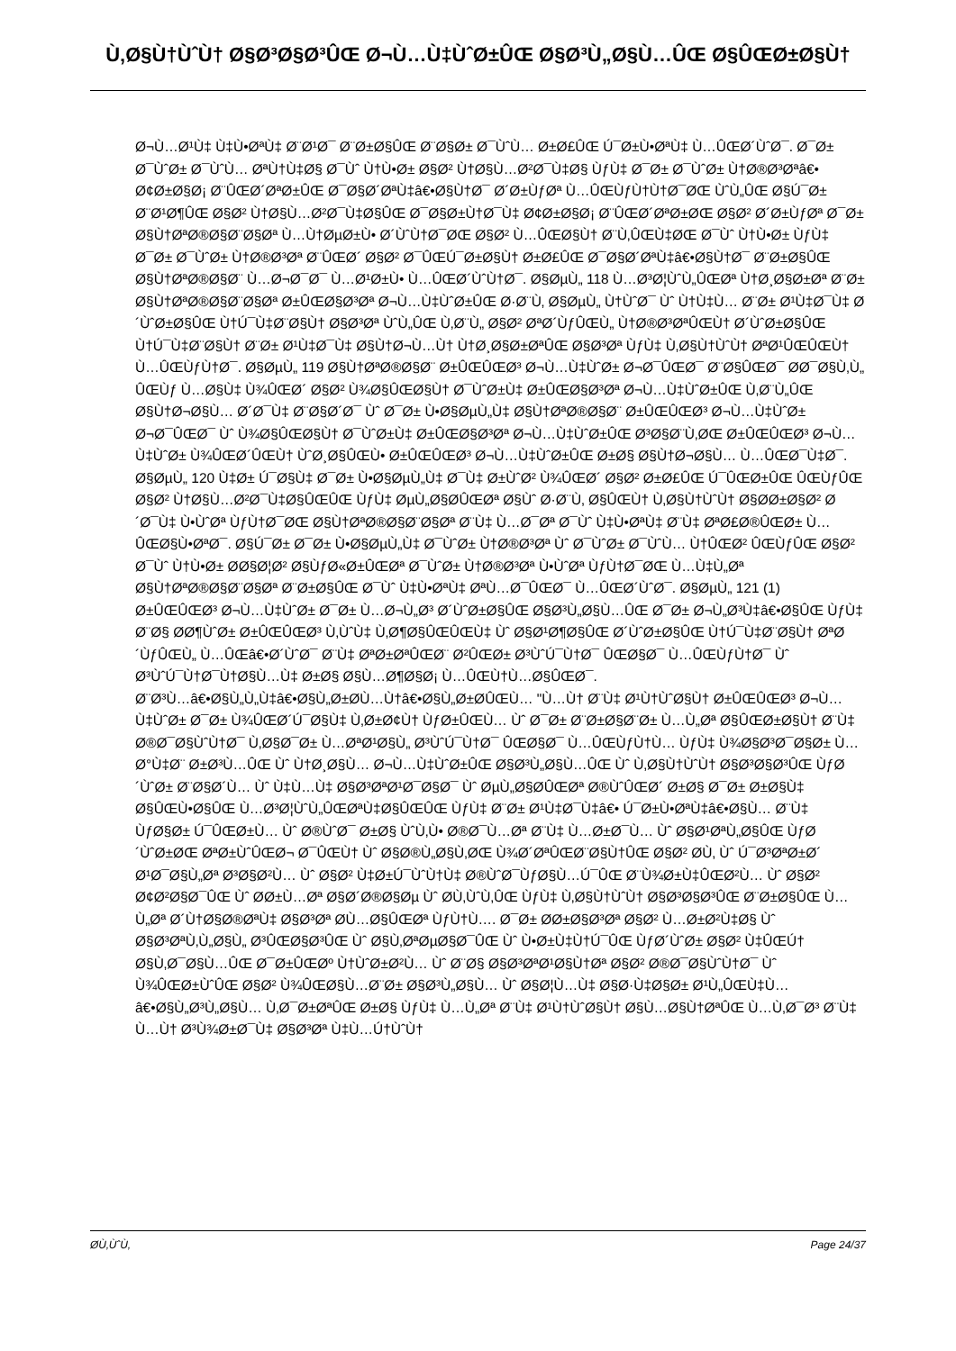Ù‚Ø§Ù†ÙˆÙ† Ø§Ø³Ø§Ø³ÛŒ Ø¬Ù…Ù‡ÙˆØ±ÛŒ Ø§Ø³Ù„Ø§Ù…ÛŒ Ø§ÛŒØ±Ø§Ù†
Ø¬Ù…Ø¹Ù‡ Ù‡Ù•ØªÙ‡ Ø¨Ø¹Ø¯ Ø¨Ø±Ø§ÛŒ Ø¨Ø§Ø± Ø¯ÙˆÙ… Ø±Ø£ÛŒ Ú¯Ø±Ù•ØªÙ‡ Ù…ÛŒØ´ÙˆØ¯. Ø¯Ø± Ø¯ÙˆØ± Ø¯ÙˆÙ… ØªÙ†Ù‡Ø§ Ø¯Ùˆ Ù†Ù•Ø± Ø§Ø² Ù†Ø§Ù…Ø²Ø¯Ù‡Ø§ ÙƒÙ‡ Ø¯Ø± Ø¯ÙˆØ± Ù†Ø®Ø³Øªâ€• Ø¢Ø±Ø§Ø¡ Ø¨ÛŒØ´ØªØ±ÛŒ Ø¯Ø§Ø´ØªÙ‡â€•Ø§Ù†Ø¯ Ø´Ø±ÙƒØª Ù…ÛŒÙƒÙ†Ù†Ø¯ØŒ ÙˆÙ„ÛŒ Ø§Ú¯Ø± Ø¨Ø¹Ø¶ÛŒ Ø§Ø² Ù†Ø§Ù…Ø²Ø¯Ù‡Ø§ÛŒ Ø¯Ø§Ø±Ù†Ø¯Ù‡ Ø¢Ø±Ø§Ø¡ Ø¨ÛŒØ´ØªØ±ØŒ Ø§Ø² Ø´Ø±ÙƒØª Ø¯Ø± Ø§Ù†ØªØ®Ø§Ø¨Ø§Øª Ù…Ù†ØµØ±Ù• Ø´ÙˆÙ†Ø¯ØŒ Ø§Ø² Ù…ÛŒØ§Ù† Ø¨Ù‚ÛŒÙ‡ØŒ Ø¯Ùˆ Ù†Ù•Ø± ÙƒÙ‡ Ø¯Ø± Ø¯ÙˆØ± Ù†Ø®Ø³Øª Ø¨ÛŒØ´ Ø§Ø² Ø¯ÛŒÚ¯Ø±Ø§Ù† Ø±Ø£ÛŒ Ø¯Ø§Ø´ØªÙ‡â€•Ø§Ù†Ø¯ Ø¨Ø±Ø§ÛŒ Ø§Ù†ØªØ®Ø§Ø¨ Ù…Ø¬Ø¯Ø¯ Ù…Ø¹Ø±Ù• Ù…ÛŒØ´ÙˆÙ†Ø¯. Ø§ØµÙ„ 118 Ù…Ø³Ø¦ÙˆÙ„ÛŒØª Ù†Ø¸Ø§Ø±Øª Ø¨Ø± Ø§Ù†ØªØ®Ø§Ø¨Ø§Øª Ø±ÛŒØ§Ø³Øª Ø¬Ù…Ù‡ÙˆØ±ÛŒ Ø·Ø¨Ù‚ Ø§ØµÙ„ Ù†ÙˆØ¯ Ùˆ Ù†Ù‡Ù… Ø¨Ø± Ø¹Ù‡Ø¯Ù‡ Ø´ÙˆØ±Ø§ÛŒ Ù†Ú¯Ù‡Ø¨Ø§Ù† Ø§Ø³Øª ÙˆÙ„ÛŒ Ù‚Ø¨Ù„ Ø§Ø² ØªØ´ÙƒÛŒÙ„ Ù†Ø®Ø³ØªÛŒÙ† Ø´ÙˆØ±Ø§ÛŒ Ù†Ú¯Ù‡Ø¨Ø§Ù† Ø¨Ø± Ø¹Ù‡Ø¯Ù‡ Ø§Ù†Ø¬Ù…Ù† Ù†Ø¸Ø§Ø±ØªÛŒ Ø§Ø³Øª ÙƒÙ‡ Ù‚Ø§Ù†ÙˆÙ† ØªØ¹ÛŒÛŒÙ† Ù…ÛŒÙƒÙ†Ø¯. Ø§ØµÙ„ 119 Ø§Ù†ØªØ®Ø§Ø¨ Ø±ÛŒÛŒØ³ Ø¬Ù…Ù‡ÙˆØ± Ø¬Ø¯ÛŒØ¯ Ø¨Ø§ÛŒØ¯ Ø­Ø¯Ø§Ù‚Ù„ ÛŒÙƒ Ù…Ø§Ù‡ Ù¾ÛŒØ´ Ø§Ø² Ù¾Ø§ÛŒØ§Ù† Ø¯ÙˆØ±Ù‡ Ø±ÛŒØ§Ø³Øª Ø¬Ù…Ù‡ÙˆØ±ÛŒ Ù‚Ø¨Ù„ÛŒ Ø§Ù†Ø¬Ø§Ù… Ø´Ø¯Ù‡ Ø¨Ø§Ø´Ø¯ Ùˆ Ø¯Ø± Ù•Ø§ØµÙ„Ù‡ Ø§Ù†ØªØ®Ø§Ø¨ Ø±ÛŒÛŒØ³ Ø¬Ù…Ù‡ÙˆØ± Ø¬Ø¯ÛŒØ¯ Ùˆ Ù¾Ø§ÛŒØ§Ù† Ø¯ÙˆØ±Ù‡ Ø±ÛŒØ§Ø³Øª Ø¬Ù…Ù‡ÙˆØ±ÛŒ Ø³Ø§Ø¨Ù‚ØŒ Ø±ÛŒÛŒØ³ Ø¬Ù…Ù‡ÙˆØ± Ù¾ÛŒØ´ÛŒÙ† ÙˆØ¸Ø§ÛŒÙ• Ø±ÛŒÛŒØ³ Ø¬Ù…Ù‡ÙˆØ±ÛŒ Ø±Ø§ Ø§Ù†Ø¬Ø§Ù… Ù…ÛŒØ¯Ù‡Ø¯. Ø§ØµÙ„ 120 Ù‡Ø± Ú¯Ø§Ù‡ Ø¯Ø± Ù•Ø§ØµÙ„Ù‡ Ø¯Ù‡ Ø±ÙˆØ² Ù¾ÛŒØ´ Ø§Ø² Ø±Ø£ÛŒ Ú¯ÛŒØ±ÛŒ ÛŒÙƒÛŒ Ø§Ø² Ù†Ø§Ù…Ø²Ø¯Ù‡Ø§ÛŒÛŒ ÙƒÙ‡ ØµÙ„Ø§Ø­ÛŒØª Ø§Ùˆ Ø·Ø¨Ù‚ Ø§ÛŒÙ† Ù‚Ø§Ù†ÙˆÙ† Ø§Ø­Ø±Ø§Ø² Ø´Ø¯Ù‡ Ù•ÙˆØª ÙƒÙ†Ø¯ØŒ Ø§Ù†ØªØ®Ø§Ø¨Ø§Øª Ø¨Ù‡ Ù…Ø¯Øª Ø¯Ùˆ Ù‡Ù•ØªÙ‡ Ø¨Ù‡ ØªØ£Ø®ÛŒØ± Ù…ÛŒØ§Ù•ØªØ¯. Ø§Ú¯Ø± Ø¯Ø± Ù•Ø§ØµÙ„Ù‡ Ø¯ÙˆØ± Ù†Ø®Ø³Øª Ùˆ Ø¯ÙˆØ± Ø¯ÙˆÙ… Ù†ÛŒØ² ÛŒÙƒÛŒ Ø§Ø² Ø¯Ùˆ Ù†Ù•Ø± Ø­Ø§Ø¦Ø² Ø§ÙƒØ«Ø±ÛŒØª Ø¯ÙˆØ± Ù†Ø®Ø³Øª Ù•ÙˆØª ÙƒÙ†Ø¯ØŒ Ù…Ù‡Ù„Øª Ø§Ù†ØªØ®Ø§Ø¨Ø§Øª Ø¨Ø±Ø§ÛŒ Ø¯Ùˆ Ù‡Ù•ØªÙ‡ ØªÙ…Ø¯ÛŒØ¯ Ù…ÛŒØ´ÙˆØ¯. Ø§ØµÙ„ 121 (1) Ø±ÛŒÛŒØ³ Ø¬Ù…Ù‡ÙˆØ± Ø¯Ø± Ù…Ø¬Ù„Ø³ Ø´ÙˆØ±Ø§ÛŒ Ø§Ø³Ù„Ø§Ù…ÛŒ Ø¯Ø± Ø¬Ù„Ø³Ù‡â€•Ø§ÛŒ ÙƒÙ‡ Ø¨Ø§ Ø­Ø¶ÙˆØ± Ø±ÛŒÛŒØ³ Ù‚ÙˆÙ‡ Ù‚Ø¶Ø§ÛŒÛŒÙ‡ Ùˆ Ø§Ø¹Ø¶Ø§ÛŒ Ø´ÙˆØ±Ø§ÛŒ Ù†Ú¯Ù‡Ø¨Ø§Ù† ØªØ´ÙƒÛŒÙ„ Ù…ÛŒâ€•Ø´ÙˆØ¯ Ø¨Ù‡ ØªØ±ØªÛŒØ¨ Ø²ÛŒØ± Ø³ÙˆÚ¯Ù†Ø¯ ÛŒØ§Ø¯ Ù…ÛŒÙƒÙ†Ø¯ Ùˆ Ø³ÙˆÚ¯Ù†Ø¯Ù†Ø§Ù…Ù‡ Ø±Ø§ Ø§Ù…Ø¶Ø§Ø¡ Ù…ÛŒÙ†Ù…Ø§ÛŒØ¯.
Ø¨Ø³Ù…â€•Ø§Ù„Ù„Ù‡â€•Ø§Ù„Ø±Ø­Ù…Ù†â€•Ø§Ù„Ø±Ø­ÛŒÙ… "Ù…Ù† Ø¨Ù‡ Ø¹Ù†ÙˆØ§Ù† Ø±ÛŒÛŒØ³ Ø¬Ù…Ù‡ÙˆØ± Ø¯Ø± Ù¾ÛŒØ´Ú¯Ø§Ù‡ Ù‚Ø±Ø¢Ù† ÙƒØ±ÛŒÙ… Ùˆ Ø¯Ø± Ø¨Ø±Ø§Ø¨Ø± Ù…Ù„Øª Ø§ÛŒØ±Ø§Ù† Ø¨Ù‡ Ø®Ø¯Ø§ÙˆÙ†Ø¯ Ù‚Ø§Ø¯Ø± Ù…ØªØ¹Ø§Ù„ Ø³ÙˆÚ¯Ù†Ø¯ ÛŒØ§Ø¯ Ù…ÛŒÙƒÙ†Ù… ÙƒÙ‡ Ù¾Ø§Ø³Ø¯Ø§Ø± Ù…Ø°Ù‡Ø¨ Ø±Ø³Ù…ÛŒ Ùˆ Ù†Ø¸Ø§Ù… Ø¬Ù…Ù‡ÙˆØ±ÛŒ Ø§Ø³Ù„Ø§Ù…ÛŒ Ùˆ Ù‚Ø§Ù†ÙˆÙ† Ø§Ø³Ø§Ø³ÛŒ ÙƒØ´ÙˆØ± Ø¨Ø§Ø´Ù… Ùˆ Ù‡Ù…Ù‡ Ø§Ø³ØªØ¹Ø¯Ø§Ø¯ Ùˆ ØµÙ„Ø§Ø­ÛŒØª Ø®ÙˆÛŒØ´ Ø±Ø§ Ø¯Ø± Ø±Ø§Ù‡ Ø§ÛŒÙ•Ø§ÛŒ Ù…Ø³Ø¦ÙˆÙ„ÛŒØªÙ‡Ø§ÛŒÛŒ ÙƒÙ‡ Ø¨Ø± Ø¹Ù‡Ø¯Ù‡â€• Ú¯Ø±Ù•ØªÙ‡â€•Ø§Ù… Ø¨Ù‡ ÙƒØ§Ø± Ú¯ÛŒØ±Ù… Ùˆ Ø®ÙˆØ¯ Ø±Ø§ ÙˆÙ‚Ù• Ø®Ø¯Ù…Øª Ø¨Ù‡ Ù…Ø±Ø¯Ù… Ùˆ Ø§Ø¹ØªÙ„Ø§ÛŒ ÙƒØ´ÙˆØ±ØŒ ØªØ±ÙˆÛŒØ¬ Ø¯ÛŒÙ† Ùˆ Ø§Ø®Ù„Ø§Ù‚ØŒ Ù¾Ø´ØªÛŒØ¨Ø§Ù†ÛŒ Ø§Ø² Ø­Ù‚ Ùˆ Ú¯Ø³ØªØ±Ø´ Ø¹Ø¯Ø§Ù„Øª Ø³Ø§Ø²Ù… Ùˆ Ø§Ø² Ù‡Ø±Ú¯ÙˆÙ†Ù‡ Ø®ÙˆØ¯ÙƒØ§Ù…Ú¯ÛŒ Ø¨Ù¾Ø±Ù‡ÛŒØ²Ù… Ùˆ Ø§Ø² Ø¢Ø²Ø§Ø¯ÛŒ Ùˆ Ø­Ø±Ù…Øª Ø§Ø´Ø®Ø§Øµ Ùˆ Ø­Ù‚ÙˆÙ‚ÛŒ ÙƒÙ‡ Ù‚Ø§Ù†ÙˆÙ† Ø§Ø³Ø§Ø³ÛŒ Ø¨Ø±Ø§ÛŒ Ù…Ù„Øª Ø´Ù†Ø§Ø®ØªÙ‡ Ø§Ø³Øª Ø­Ù…Ø§ÛŒØª ÙƒÙ†Ù…. Ø¯Ø± Ø­Ø±Ø§Ø³Øª Ø§Ø² Ù…Ø±Ø²Ù‡Ø§ Ùˆ Ø§Ø³ØªÙ‚Ù„Ø§Ù„ Ø³ÛŒØ§Ø³ÛŒ Ùˆ Ø§Ù‚ØªØµØ§Ø¯ÛŒ Ùˆ Ù•Ø±Ù‡Ù†Ú¯ÛŒ ÙƒØ´ÙˆØ± Ø§Ø² Ù‡ÛŒÚ† Ø§Ù‚Ø¯Ø§Ù…ÛŒ Ø¯Ø±ÛŒØº Ù†ÙˆØ±Ø²Ù… Ùˆ Ø¨Ø§ Ø§Ø³ØªØ¹Ø§Ù†Øª Ø§Ø² Ø®Ø¯Ø§ÙˆÙ†Ø¯ Ùˆ Ù¾ÛŒØ±ÙˆÛŒ Ø§Ø² Ù¾ÛŒØ§Ù…Ø¨Ø± Ø§Ø³Ù„Ø§Ù… Ùˆ Ø§Ø¦Ù…Ù‡ Ø§Ø·Ù‡Ø§Ø± Ø¹Ù„ÛŒÙ‡Ù…â€•Ø§Ù„Ø³Ù„Ø§Ù… Ù‚Ø¯Ø±ØªÛŒ Ø±Ø§ ÙƒÙ‡ Ù…Ù„Øª Ø¨Ù‡ Ø¹Ù†ÙˆØ§Ù† Ø§Ù…Ø§Ù†ØªÛŒ Ù…Ù‚Ø¯Ø³ Ø¨Ù‡ Ù…Ù† Ø³Ù¾Ø±Ø¯Ù‡ Ø§Ø³Øª Ù‡Ù…Ú†ÙˆÙ†
Ø­Ù‚ÙˆÙ‚ Page 24/37